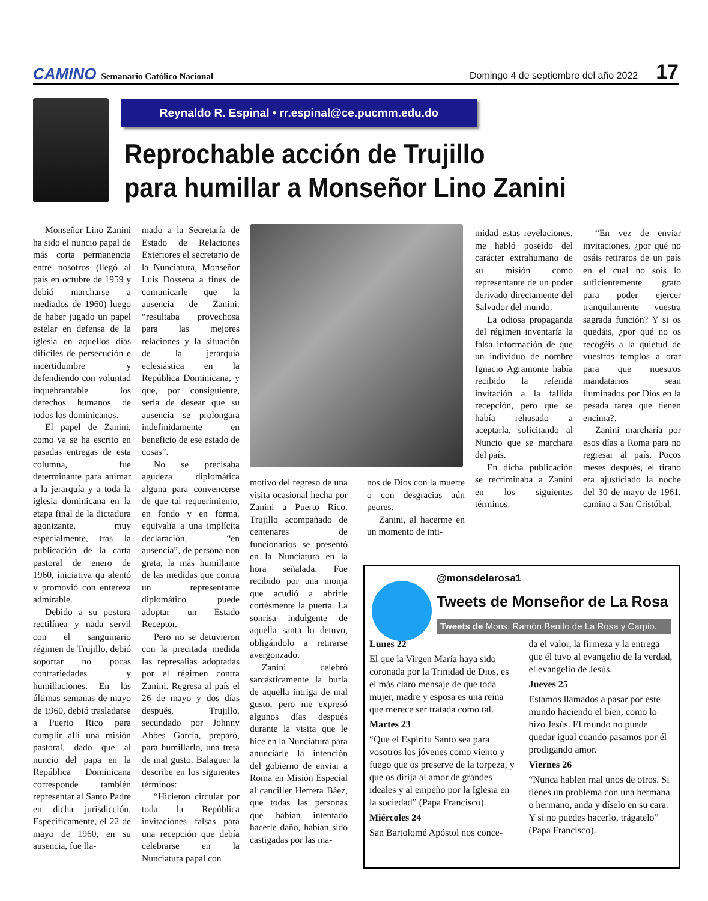CAMINO Semanario Católico Nacional
Domingo 4 de septiembre del año 2022 17
Reynaldo R. Espinal • rr.espinal@ce.pucmm.edu.do
Reprochable acción de Trujillo
para humillar a Monseñor Lino Zanini
Monseñor Lino Zanini ha sido el nuncio papal de más corta permanencia entre nosotros (llegó al país en octubre de 1959 y debió marcharse a mediados de 1960) luego de haber jugado un papel estelar en defensa de la iglesia en aquellos días difíciles de persecución e incertidumbre y defendiendo con voluntad inquebrantable los derechos humanos de todos los dominicanos.
El papel de Zanini, como ya se ha escrito en pasadas entregas de esta columna, fue determinante para animar a la jerarquía y a toda la iglesia dominicana en la etapa final de la dictadura agonizante, muy especialmente, tras la publicación de la carta pastoral de enero de 1960, iniciativa qu alentó y promovió con entereza admirable.
Debido a su postura rectilínea y nada servil con el sanguinario régimen de Trujillo, debió soportar no pocas contrariedades y humillaciones. En las últimas semanas de mayo de 1960, debió trasladarse a Puerto Rico para cumplir allí una misión pastoral, dado que al nuncio del papa en la República Dominicana corresponde también representar al Santo Padre en dicha jurisdicción. Específicamente, el 22 de mayo de 1960, en su ausencia, fue lla-
mado a la Secretaría de Estado de Relaciones Exteriores el secretario de la Nunciatura, Monseñor Luis Dossena a fines de comunicarle que la ausencia de Zanini: “resultaba provechosa para las mejores relaciones y la situación de la jerarquía eclesiástica en la República Dominicana, y que, por consiguiente, sería de desear que su ausencia se prolongara indefinidamente en beneficio de ese estado de cosas”.
No se precisaba agudeza diplomática alguna para convencerse de que tal requerimiento, en fondo y en forma, equivalía a una implícita declaración, “en ausencia”, de persona non grata, la más humillante de las medidas que contra un representante diplomático puede adoptar un Estado Receptor.
Pero no se detuvieron con la precitada medida las represalias adoptadas por el régimen contra Zanini. Regresa al país el 26 de mayo y dos días después, Trujillo, secundado por Johnny Abbes García, preparó, para humillarlo, una treta de mal gusto. Balaguer la describe en los siguientes términos:
“Hicieron circular por toda la República invitaciones falsas para una recepción que debía celebrarse en la Nunciatura papal con
motivo del regreso de una visita ocasional hecha por Zanini a Puerto Rico. Trujillo acompañado de centenares de funcionarios se presentó en la Nunciatura en la hora señalada. Fue recibido por una monja que acudió a abrirle cortésmente la puerta. La sonrisa indulgente de aquella santa lo detuvo, obligándolo a retirarse avergonzado.
Zanini celebró sarcásticamente la burla de aquella intriga de mal gusto, pero me expresó algunos días después durante la visita que le hice en la Nunciatura para anunciarle la intención del gobierno de enviar a Roma en Misión Especial al canciller Herrera Báez, que todas las personas que habían intentado hacerle daño, habían sido castigadas por las ma-
nos de Dios con la muerte o con desgracias aún peores.
Zanini, al hacerme en un momento de inti-
midad estas revelaciones, me habló poseído del carácter extrahumano de su misión como representante de un poder derivado directamente del Salvador del mundo.
La odiosa propaganda del régimen inventaría la falsa información de que un individuo de nombre Ignacio Agramonte había recibido la referida invitación a la fallida recepción, pero que se había rehusado a aceptarla, solicitando al Nuncio que se marchara del país.
En dicha publicación se recriminaba a Zanini en los siguientes términos:
“En vez de enviar invitaciones, ¿por qué no osáis retiraros de un país en el cual no sois lo suficientemente grato para poder ejercer tranquilamente vuestra sagrada función? Y si os quedáis, ¿por qué no os recogéis a la quietud de vuestros templos a orar para que nuestros mandatarios sean iluminados por Dios en la pesada tarea que tienen encima?.
Zanini marcharía por esos días a Roma para no regresar al país. Pocos meses después, el tirano era ajusticiado la noche del 30 de mayo de 1961, camino a San Cristóbal.
@monsdelarosa1
Tweets de Monseñor de La Rosa
Tweets de Mons. Ramón Benito de La Rosa y Carpio.
Lunes 22
El que la Virgen María haya sido coronada por la Trinidad de Dios, es el más claro mensaje de que toda mujer, madre y esposa es una reina que merece ser tratada como tal.
Martes 23
“Que el Espíritu Santo sea para vosotros los jóvenes como viento y fuego que os preserve de la torpeza, y que os dirija al amor de grandes ideales y al empeño por la Iglesia en la sociedad” (Papa Francisco).
Miércoles 24
San Bartolomé Apóstol nos conce-
da el valor, la firmeza y la entrega que él tuvo al evangelio de la verdad, el evangelio de Jesús.
Jueves 25
Estamos llamados a pasar por este mundo haciendo el bien, como lo hizo Jesús. El mundo no puede quedar igual cuando pasamos por él prodigando amor.
Viernes 26
“Nunca hablen mal unos de otros. Si tienes un problema con una hermana o hermano, anda y díselo en su cara. Y si no puedes hacerlo, trágatelo” (Papa Francisco).